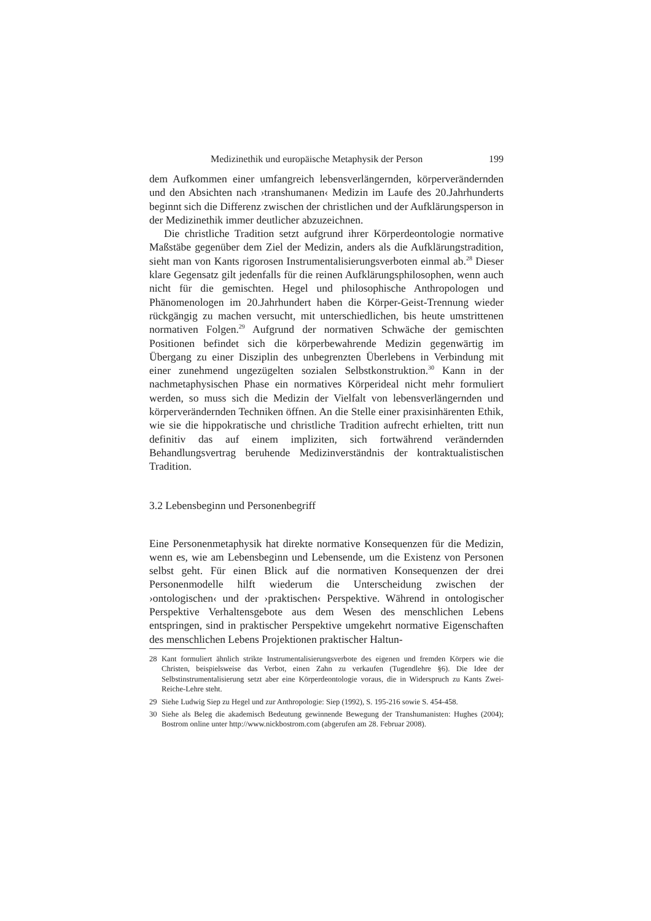Medizinethik und europäische Metaphysik der Person 199
dem Aufkommen einer umfangreich lebensverlängernden, körperverändernden und den Absichten nach ›transhumanen‹ Medizin im Laufe des 20.Jahrhunderts beginnt sich die Differenz zwischen der christlichen und der Aufklärungsperson in der Medizinethik immer deutlicher abzuzeichnen.
Die christliche Tradition setzt aufgrund ihrer Körperdeontologie normative Maßstäbe gegenüber dem Ziel der Medizin, anders als die Aufklärungstradition, sieht man von Kants rigorosen Instrumentalisierungsverboten einmal ab.<sup>28</sup> Dieser klare Gegensatz gilt jedenfalls für die reinen Aufklärungsphilosophen, wenn auch nicht für die gemischten. Hegel und philosophische Anthropologen und Phänomenologen im 20.Jahrhundert haben die Körper-Geist-Trennung wieder rückgängig zu machen versucht, mit unterschiedlichen, bis heute umstrittenen normativen Folgen.<sup>29</sup> Aufgrund der normativen Schwäche der gemischten Positionen befindet sich die körperbewahrende Medizin gegenwärtig im Übergang zu einer Disziplin des unbegrenzten Überlebens in Verbindung mit einer zunehmend ungezügelten sozialen Selbstkonstruktion.<sup>30</sup> Kann in der nachmetaphysischen Phase ein normatives Körperideal nicht mehr formuliert werden, so muss sich die Medizin der Vielfalt von lebensverlängernden und körperverändernden Techniken öffnen. An die Stelle einer praxisinhärenten Ethik, wie sie die hippokratische und christliche Tradition aufrecht erhielten, tritt nun definitiv das auf einem impliziten, sich fortwährend verändernden Behandlungsvertrag beruhende Medizinverständnis der kontraktualistischen Tradition.
3.2 Lebensbeginn und Personenbegriff
Eine Personenmetaphysik hat direkte normative Konsequenzen für die Medizin, wenn es, wie am Lebensbeginn und Lebensende, um die Existenz von Personen selbst geht. Für einen Blick auf die normativen Konsequenzen der drei Personenmodelle hilft wiederum die Unterscheidung zwischen der ›ontologischen‹ und der ›praktischen‹ Perspektive. Während in ontologischer Perspektive Verhaltensgebote aus dem Wesen des menschlichen Lebens entspringen, sind in praktischer Perspektive umgekehrt normative Eigenschaften des menschlichen Lebens Projektionen praktischer Haltun-
28 Kant formuliert ähnlich strikte Instrumentalisierungsverbote des eigenen und fremden Körpers wie die Christen, beispielsweise das Verbot, einen Zahn zu verkaufen (Tugendlehre §6). Die Idee der Selbstinstrumentalisierung setzt aber eine Körperdeontologie voraus, die in Widerspruch zu Kants Zwei-Reiche-Lehre steht.
29 Siehe Ludwig Siep zu Hegel und zur Anthropologie: Siep (1992), S. 195-216 sowie S. 454-458.
30 Siehe als Beleg die akademisch Bedeutung gewinnende Bewegung der Transhumanisten: Hughes (2004); Bostrom online unter http://www.nickbostrom.com (abgerufen am 28. Februar 2008).